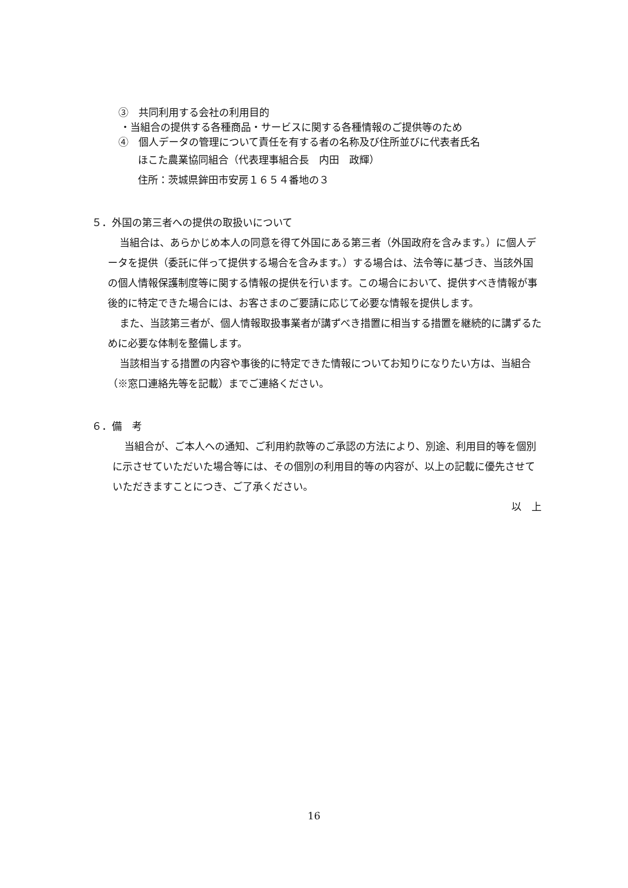③　共同利用する会社の利用目的
・当組合の提供する各種商品・サービスに関する各種情報のご提供等のため
④　個人データの管理について責任を有する者の名称及び住所並びに代表者氏名
ほこた農業協同組合（代表理事組合長　内田　政輝）
住所：茨城県鉾田市安房１６５４番地の３
５．外国の第三者への提供の取扱いについて
当組合は、あらかじめ本人の同意を得て外国にある第三者（外国政府を含みます。）に個人データを提供（委託に伴って提供する場合を含みます。）する場合は、法令等に基づき、当該外国の個人情報保護制度等に関する情報の提供を行います。この場合において、提供すべき情報が事後的に特定できた場合には、お客さまのご要請に応じて必要な情報を提供します。
また、当該第三者が、個人情報取扱事業者が講ずべき措置に相当する措置を継続的に講ずるために必要な体制を整備します。
当該相当する措置の内容や事後的に特定できた情報についてお知りになりたい方は、当組合（※窓口連絡先等を記載）までご連絡ください。
６．備　考
当組合が、ご本人への通知、ご利用約款等のご承認の方法により、別途、利用目的等を個別に示させていただいた場合等には、その個別の利用目的等の内容が、以上の記載に優先させていただきますことにつき、ご了承ください。
以　上
16